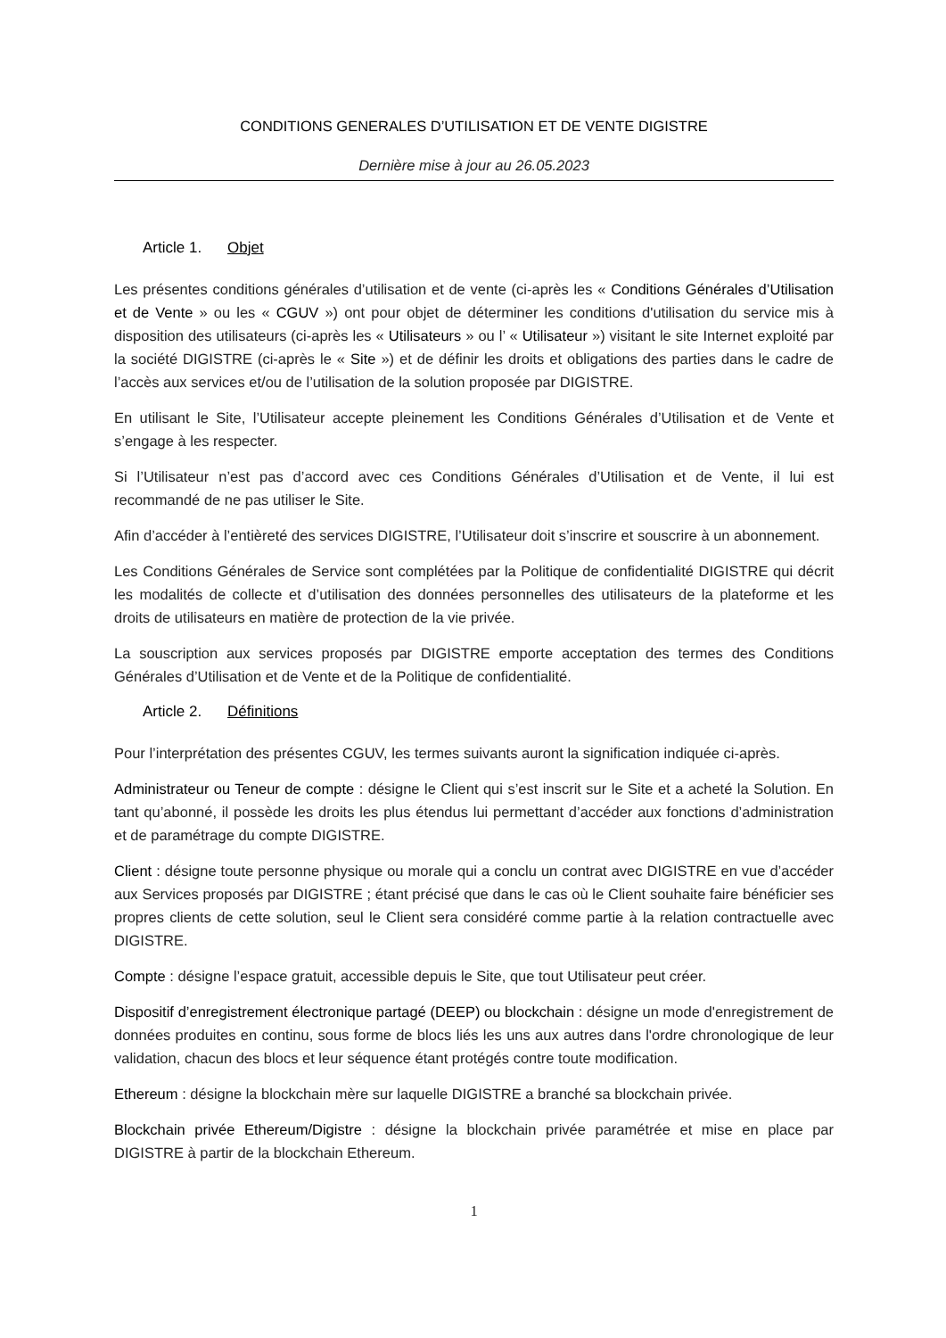CONDITIONS GENERALES D’UTILISATION ET DE VENTE DIGISTRE
Dernière mise à jour au 26.05.2023
Article 1. Objet
Les présentes conditions générales d’utilisation et de vente (ci-après les « Conditions Générales d’Utilisation et de Vente » ou les « CGUV ») ont pour objet de déterminer les conditions d'utilisation du service mis à disposition des utilisateurs (ci-après les « Utilisateurs » ou l’ « Utilisateur ») visitant le site Internet exploité par la société DIGISTRE (ci-après le « Site ») et de définir les droits et obligations des parties dans le cadre de l’accès aux services et/ou de l’utilisation de la solution proposée par DIGISTRE.
En utilisant le Site, l’Utilisateur accepte pleinement les Conditions Générales d’Utilisation et de Vente et s’engage à les respecter.
Si l’Utilisateur n’est pas d’accord avec ces Conditions Générales d’Utilisation et de Vente, il lui est recommandé de ne pas utiliser le Site.
Afin d’accéder à l’entièreté des services DIGISTRE, l’Utilisateur doit s’inscrire et souscrire à un abonnement.
Les Conditions Générales de Service sont complétées par la Politique de confidentialité DIGISTRE qui décrit les modalités de collecte et d’utilisation des données personnelles des utilisateurs de la plateforme et les droits de utilisateurs en matière de protection de la vie privée.
La souscription aux services proposés par DIGISTRE emporte acceptation des termes des Conditions Générales d’Utilisation et de Vente et de la Politique de confidentialité.
Article 2. Définitions
Pour l’interprétation des présentes CGUV, les termes suivants auront la signification indiquée ci-après.
Administrateur ou Teneur de compte : désigne le Client qui s’est inscrit sur le Site et a acheté la Solution. En tant qu’abonné, il possède les droits les plus étendus lui permettant d’accéder aux fonctions d’administration et de paramétrage du compte DIGISTRE.
Client : désigne toute personne physique ou morale qui a conclu un contrat avec DIGISTRE en vue d’accéder aux Services proposés par DIGISTRE ; étant précisé que dans le cas où le Client souhaite faire bénéficier ses propres clients de cette solution, seul le Client sera considéré comme partie à la relation contractuelle avec DIGISTRE.
Compte : désigne l’espace gratuit, accessible depuis le Site, que tout Utilisateur peut créer.
Dispositif d’enregistrement électronique partagé (DEEP) ou blockchain : désigne un mode d'enregistrement de données produites en continu, sous forme de blocs liés les uns aux autres dans l'ordre chronologique de leur validation, chacun des blocs et leur séquence étant protégés contre toute modification.
Ethereum : désigne la blockchain mère sur laquelle DIGISTRE a branché sa blockchain privée.
Blockchain privée Ethereum/Digistre : désigne la blockchain privée paramétrée et mise en place par DIGISTRE à partir de la blockchain Ethereum.
1